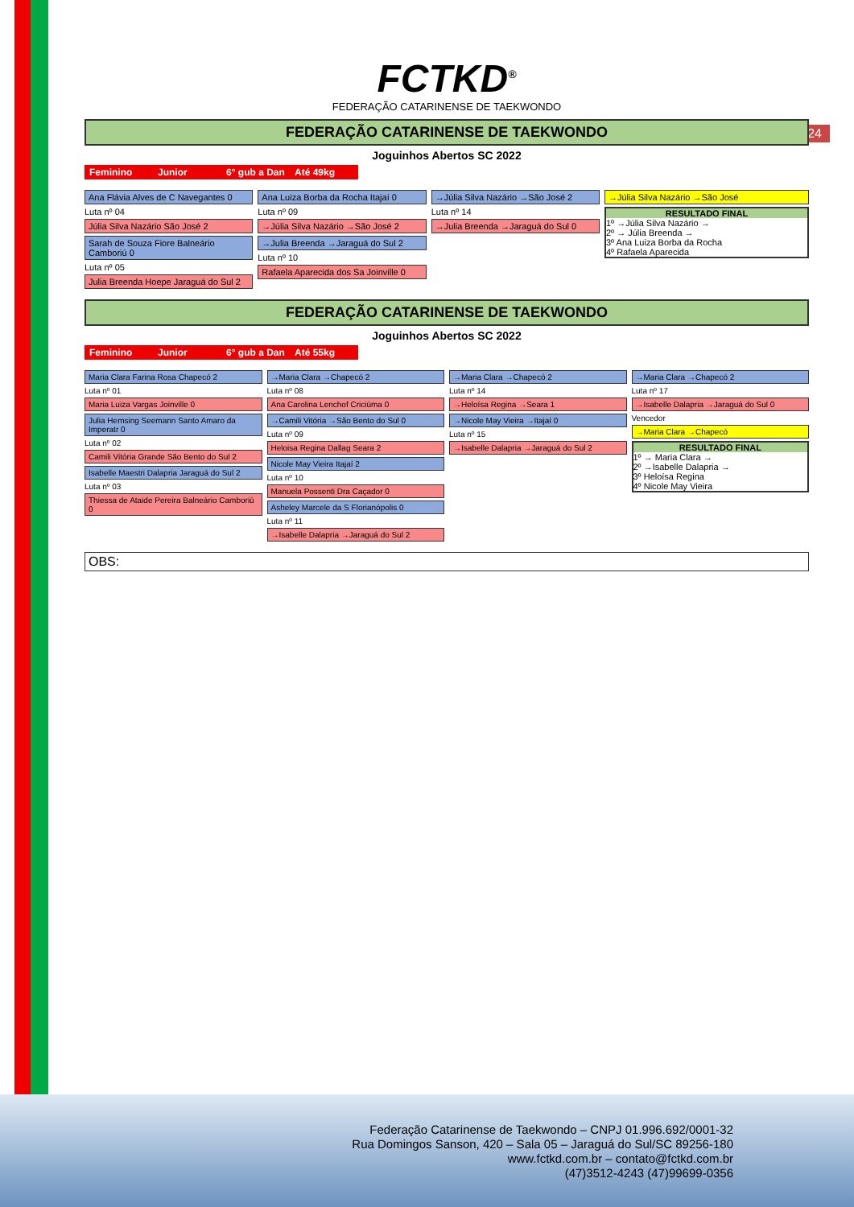24
FCTKD<sup>®</sup>
FEDERAÇÃO CATARINENSE DE TAEKWONDO
FEDERAÇÃO CATARINENSE DE TAEKWONDO
Joguinhos Abertos SC 2022
Feminino Junior 6° gub a Dan Até 49kg
Ana Flávia Alves de C Navegantes 0
Luta nº 04
Júlia Silva Nazário São José 2
Sarah de Souza Fiore Balneário Camboriú 0
Luta nº 05
Julia Breenda Hoepe Jaraguá do Sul 2
Ana Luiza Borba da Rocha Itajaí 0
Luta nº 09
→Júlia Silva Nazário →São José 2
→Julia Breenda →Jaraguá do Sul 2
Luta nº 10
Rafaela Aparecida dos Sa Joinville 0
→Júlia Silva Nazário →São José 2
Luta nº 14
→Julia Breenda →Jaraguá do Sul 0
→Júlia Silva Nazário →São José
RESULTADO FINAL
1º →Júlia Silva Nazário →
2º → Júlia Breenda →
3º Ana Luiza Borba da Rocha
4º Rafaela Aparecida
FEDERAÇÃO CATARINENSE DE TAEKWONDO
Joguinhos Abertos SC 2022
Feminino Junior 6° gub a Dan Até 55kg
Maria Clara Farina Rosa Chapecó 2
Luta nº 01
Maria Luiza Vargas Joinville 0
Julia Hemsing Seemann Santo Amaro da Imperatr 0
Luta nº 02
Camili Vitória Grande São Bento do Sul 2
Isabelle Maestri Dalapria Jaraguá do Sul 2
Luta nº 03
Thiessa de Ataide Pereira Balneário Camboriú 0
→Maria Clara →Chapecó 2
Luta nº 08
Ana Carolina Lenchof Criciúma 0
→Camili Vitória →São Bento do Sul 0
Luta nº 09
Heloisa Regina Dallag Seara 2
Nicole May Vieira Itajaí 2
Luta nº 10
Manuela Possenti Dra Caçador 0
Asheley Marcele da S Florianópolis 0
Luta nº 11
→Isabelle Dalapria →Jaraguá do Sul 2
→Maria Clara →Chapecó 2
Luta nº 14
→Heloísa Regina →Seara 1
→Nicole May Vieira →Itajaí 0
Luta nº 15
→Isabelle Dalapria →Jaraguá do Sul 2
→Maria Clara →Chapecó 2
Luta nº 17
→Isabelle Dalapria →Jaraguá do Sul 0
Vencedor
→Maria Clara →Chapecó
RESULTADO FINAL
1º → Maria Clara →
2º →Isabelle Dalapria →
3º Heloísa Regina
4º Nicole May Vieira
OBS:
Federação Catarinense de Taekwondo – CNPJ 01.996.692/0001-32
Rua Domingos Sanson, 420 – Sala 05 – Jaraguá do Sul/SC 89256-180
www.fctkd.com.br – contato@fctkd.com.br
(47)3512-4243 (47)99699-0356